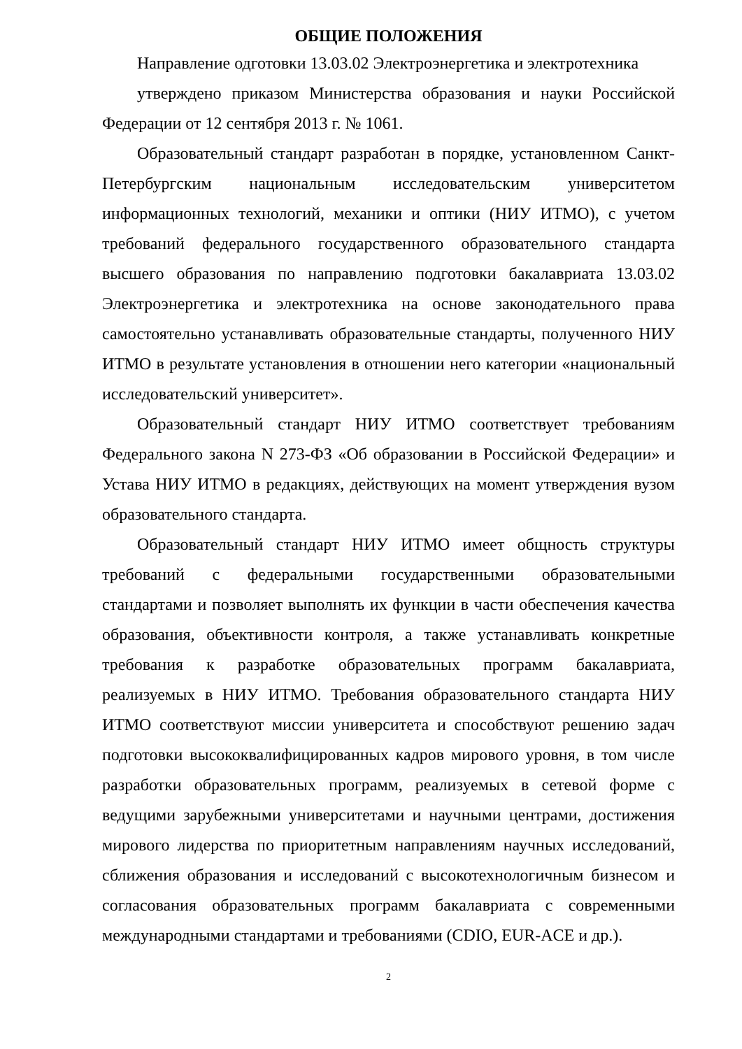ОБЩИЕ ПОЛОЖЕНИЯ
Направление одготовки 13.03.02 Электроэнергетика и электротехника
утверждено приказом Министерства образования и науки Российской Федерации от 12 сентября 2013 г. № 1061.
Образовательный стандарт разработан в порядке, установленном Санкт-Петербургским национальным исследовательским университетом информационных технологий, механики и оптики (НИУ ИТМО), с учетом требований федерального государственного образовательного стандарта высшего образования по направлению подготовки бакалавриата 13.03.02 Электроэнергетика и электротехника на основе законодательного права самостоятельно устанавливать образовательные стандарты, полученного НИУ ИТМО в результате установления в отношении него категории «национальный исследовательский университет».
Образовательный стандарт НИУ ИТМО соответствует требованиям Федерального закона N 273-ФЗ «Об образовании в Российской Федерации» и Устава НИУ ИТМО в редакциях, действующих на момент утверждения вузом образовательного стандарта.
Образовательный стандарт НИУ ИТМО имеет общность структуры требований с федеральными государственными образовательными стандартами и позволяет выполнять их функции в части обеспечения качества образования, объективности контроля, а также устанавливать конкретные требования к разработке образовательных программ бакалавриата, реализуемых в НИУ ИТМО. Требования образовательного стандарта НИУ ИТМО соответствуют миссии университета и способствуют решению задач подготовки высококвалифицированных кадров мирового уровня, в том числе разработки образовательных программ, реализуемых в сетевой форме с ведущими зарубежными университетами и научными центрами, достижения мирового лидерства по приоритетным направлениям научных исследований, сближения образования и исследований с высокотехнологичным бизнесом и согласования образовательных программ бакалавриата с современными международными стандартами и требованиями (CDIO, EUR-ACE и др.).
2